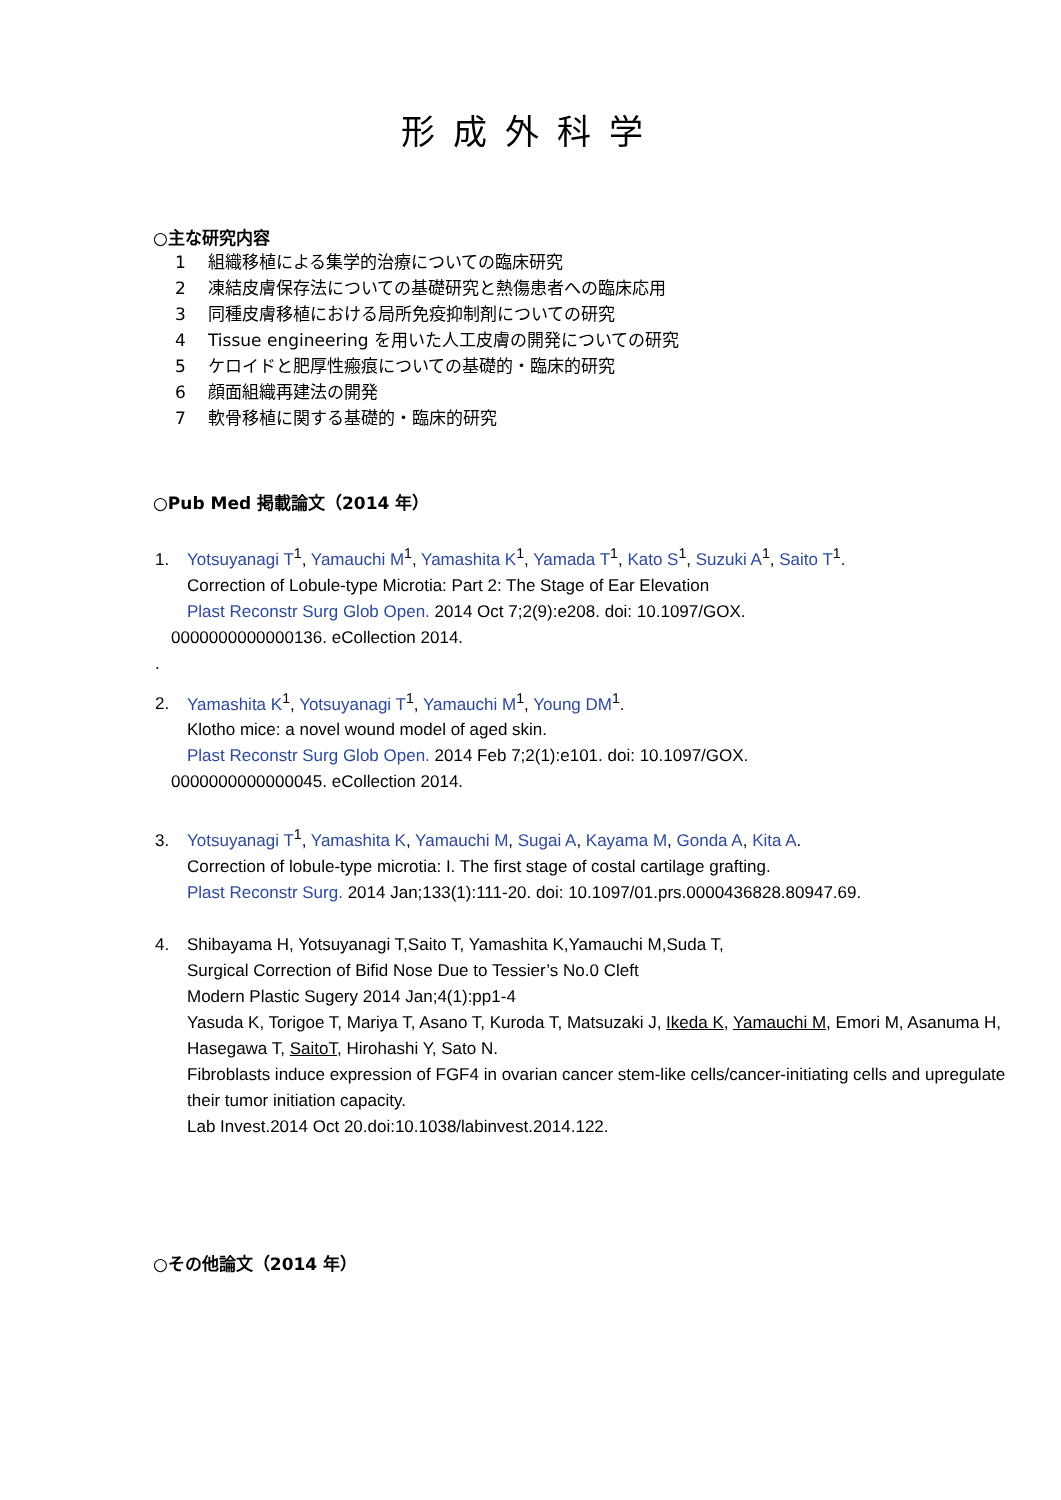形成外科学
○主な研究内容
1 組織移植による集学的治療についての臨床研究
2 凍結皮膚保存法についての基礎研究と熱傷患者への臨床応用
3 同種皮膚移植における局所免疫抑制剤についての研究
4 Tissue engineering を用いた人工皮膚の開発についての研究
5 ケロイドと肥厚性瘢痕についての基礎的・臨床的研究
6 顔面組織再建法の開発
7 軟骨移植に関する基礎的・臨床的研究
○Pub Med 掲載論文（2014 年）
1. Yotsuyanagi T<sup>1</sup>, Yamauchi M<sup>1</sup>, Yamashita K<sup>1</sup>, Yamada T<sup>1</sup>, Kato S<sup>1</sup>, Suzuki A<sup>1</sup>, Saito T<sup>1</sup>.
Correction of Lobule-type Microtia: Part 2: The Stage of Ear Elevation
Plast Reconstr Surg Glob Open. 2014 Oct 7;2(9):e208. doi: 10.1097/GOX.
0000000000000136. eCollection 2014.
.
2. Yamashita K<sup>1</sup>, Yotsuyanagi T<sup>1</sup>, Yamauchi M<sup>1</sup>, Young DM<sup>1</sup>.
Klotho mice: a novel wound model of aged skin.
Plast Reconstr Surg Glob Open. 2014 Feb 7;2(1):e101. doi: 10.1097/GOX.
0000000000000045. eCollection 2014.
3. Yotsuyanagi T<sup>1</sup>, Yamashita K, Yamauchi M, Sugai A, Kayama M, Gonda A, Kita A.
Correction of lobule-type microtia: I. The first stage of costal cartilage grafting.
Plast Reconstr Surg. 2014 Jan;133(1):111-20. doi: 10.1097/01.prs.0000436828.80947.69.
4. Shibayama H, Yotsuyanagi T,Saito T, Yamashita K,Yamauchi M,Suda T,
Surgical Correction of Bifid Nose Due to Tessier’s No.0 Cleft
Modern Plastic Sugery 2014 Jan;4(1):pp1-4
Yasuda K, Torigoe T, Mariya T, Asano T, Kuroda T, Matsuzaki J, Ikeda K, Yamauchi M, Emori M, Asanuma H, Hasegawa T, SaitoT, Hirohashi Y, Sato N.
Fibroblasts induce expression of FGF4 in ovarian cancer stem-like cells/cancer-initiating cells and upregulate their tumor initiation capacity.
Lab Invest.2014 Oct 20.doi:10.1038/labinvest.2014.122.
○その他論文（2014 年）